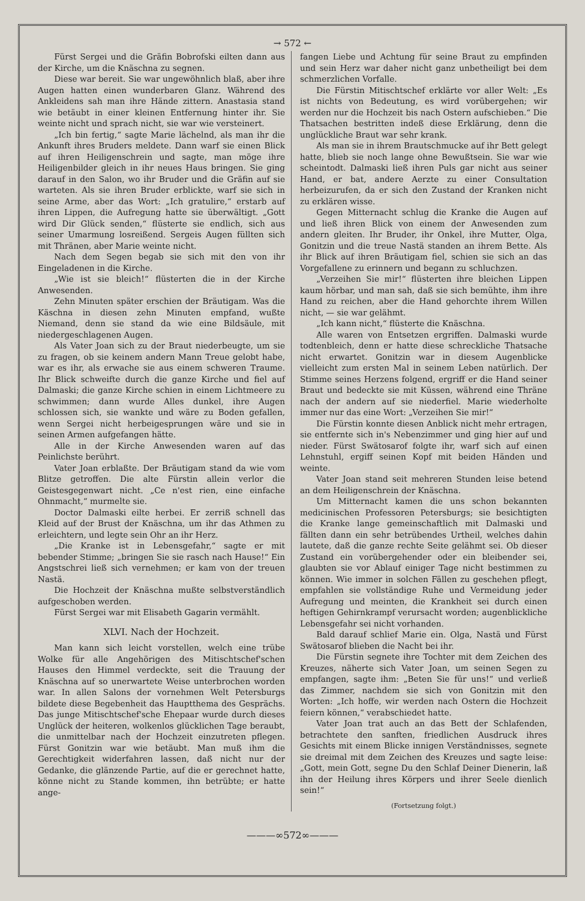→ 572 ←
Fürst Sergei und die Gräfin Bobrofski eilten dann aus der Kirche, um die Knäschna zu segnen.
Diese war bereit. Sie war ungewöhnlich blaß, aber ihre Augen hatten einen wunderbaren Glanz. Während des Ankleidens sah man ihre Hände zittern. Anastasia stand wie betäubt in einer kleinen Entfernung hinter ihr. Sie weinte nicht und sprach nicht, sie war wie versteinert.
„Ich bin fertig,“ sagte Marie lächelnd, als man ihr die Ankunft ihres Bruders meldete. Dann warf sie einen Blick auf ihren Heiligenschrein und sagte, man möge ihre Heiligenbilder gleich in ihr neues Haus bringen. Sie ging darauf in den Salon, wo ihr Bruder und die Gräfin auf sie warteten. Als sie ihren Bruder erblickte, warf sie sich in seine Arme, aber das Wort: „Ich gratulire,“ erstarb auf ihren Lippen, die Aufregung hatte sie überwältigt. „Gott wird Dir Glück senden,“ flüsterte sie endlich, sich aus seiner Umarmung losreißend. Sergeis Augen füllten sich mit Thränen, aber Marie weinte nicht.
Nach dem Segen begab sie sich mit den von ihr Eingeladenen in die Kirche.
„Wie ist sie bleich!“ flüsterten die in der Kirche Anwesenden.
Zehn Minuten später erschien der Bräutigam. Was die Käschna in diesen zehn Minuten empfand, wußte Niemand, denn sie stand da wie eine Bildsäule, mit niedergeschlagenen Augen.
Als Vater Joan sich zu der Braut niederbeugte, um sie zu fragen, ob sie keinem andern Mann Treue gelobt habe, war es ihr, als erwache sie aus einem schweren Traume. Ihr Blick schweifte durch die ganze Kirche und fiel auf Dalmaski; die ganze Kirche schien in einem Lichtmeere zu schwimmen; dann wurde Alles dunkel, ihre Augen schlossen sich, sie wankte und wäre zu Boden gefallen, wenn Sergei nicht herbeigesprungen wäre und sie in seinen Armen aufgefangen hätte.
Alle in der Kirche Anwesenden waren auf das Peinlichste berührt.
Vater Joan erblaßte. Der Bräutigam stand da wie vom Blitze getroffen. Die alte Fürstin allein verlor die Geistesgegenwart nicht. „Ce n'est rien, eine einfache Ohnmacht,“ murmelte sie.
Doctor Dalmaski eilte herbei. Er zerriß schnell das Kleid auf der Brust der Knäschna, um ihr das Athmen zu erleichtern, und legte sein Ohr an ihr Herz.
„Die Kranke ist in Lebensgefahr,“ sagte er mit bebender Stimme; „bringen Sie sie rasch nach Hause!“ Ein Angstschrei ließ sich vernehmen; er kam von der treuen Nastä.
Die Hochzeit der Knäschna mußte selbstverständlich aufgeschoben werden.
Fürst Sergei war mit Elisabeth Gagarin vermählt.
XLVI. Nach der Hochzeit.
Man kann sich leicht vorstellen, welch eine trübe Wolke für alle Angehörigen des Mitischtschef'schen Hauses den Himmel verdeckte, seit die Trauung der Knäschna auf so unerwartete Weise unterbrochen worden war. In allen Salons der vornehmen Welt Petersburgs bildete diese Begebenheit das Hauptthema des Gesprächs. Das junge Mitischtschef'sche Ehepaar wurde durch dieses Unglück der heiteren, wolkenlos glücklichen Tage beraubt, die unmittelbar nach der Hochzeit einzutreten pflegen. Fürst Gonitzin war wie betäubt. Man muß ihm die Gerechtigkeit widerfahren lassen, daß nicht nur der Gedanke, die glänzende Partie, auf die er gerechnet hatte, könne nicht zu Stande kommen, ihn betrübte; er hatte ange-
fangen Liebe und Achtung für seine Braut zu empfinden und sein Herz war daher nicht ganz unbetheiligt bei dem schmerzlichen Vorfalle.
Die Fürstin Mitischtschef erklärte vor aller Welt: „Es ist nichts von Bedeutung, es wird vorübergehen; wir werden nur die Hochzeit bis nach Ostern aufschieben.“ Die Thatsachen bestritten indeß diese Erklärung, denn die unglückliche Braut war sehr krank.
Als man sie in ihrem Brautschmucke auf ihr Bett gelegt hatte, blieb sie noch lange ohne Bewußtsein. Sie war wie scheintodt. Dalmaski ließ ihren Puls gar nicht aus seiner Hand, er bat, andere Aerzte zu einer Consultation herbeizurufen, da er sich den Zustand der Kranken nicht zu erklären wisse.
Gegen Mitternacht schlug die Kranke die Augen auf und ließ ihren Blick von einem der Anwesenden zum andern gleiten. Ihr Bruder, ihr Onkel, ihre Mutter, Olga, Gonitzin und die treue Nastä standen an ihrem Bette. Als ihr Blick auf ihren Bräutigam fiel, schien sie sich an das Vorgefallene zu erinnern und begann zu schluchzen.
„Verzeihen Sie mir!“ flüsterten ihre bleichen Lippen kaum hörbar, und man sah, daß sie sich bemühte, ihm ihre Hand zu reichen, aber die Hand gehorchte ihrem Willen nicht, — sie war gelähmt.
„Ich kann nicht,“ flüsterte die Knäschna.
Alle waren von Entsetzen ergriffen. Dalmaski wurde todtenbleich, denn er hatte diese schreckliche Thatsache nicht erwartet. Gonitzin war in diesem Augenblicke vielleicht zum ersten Mal in seinem Leben natürlich. Der Stimme seines Herzens folgend, ergriff er die Hand seiner Braut und bedeckte sie mit Küssen, während eine Thräne nach der andern auf sie niederfiel. Marie wiederholte immer nur das eine Wort: „Verzeihen Sie mir!“
Die Fürstin konnte diesen Anblick nicht mehr ertragen, sie entfernte sich in's Nebenzimmer und ging hier auf und nieder. Fürst Swätosarof folgte ihr, warf sich auf einen Lehnstuhl, ergiff seinen Kopf mit beiden Händen und weinte.
Vater Joan stand seit mehreren Stunden leise betend an dem Heiligenschrein der Knäschna.
Um Mitternacht kamen die uns schon bekannten medicinischen Professoren Petersburgs; sie besichtigten die Kranke lange gemeinschaftlich mit Dalmaski und fällten dann ein sehr betrübendes Urtheil, welches dahin lautete, daß die ganze rechte Seite gelähmt sei. Ob dieser Zustand ein vorübergehender oder ein bleibender sei, glaubten sie vor Ablauf einiger Tage nicht bestimmen zu können. Wie immer in solchen Fällen zu geschehen pflegt, empfahlen sie vollständige Ruhe und Vermeidung jeder Aufregung und meinten, die Krankheit sei durch einen heftigen Gehirnkrampf verursacht worden; augenblickliche Lebensgefahr sei nicht vorhanden.
Bald darauf schlief Marie ein. Olga, Nastä und Fürst Swätosarof blieben die Nacht bei ihr.
Die Fürstin segnete ihre Tochter mit dem Zeichen des Kreuzes, näherte sich Vater Joan, um seinen Segen zu empfangen, sagte ihm: „Beten Sie für uns!“ und verließ das Zimmer, nachdem sie sich von Gonitzin mit den Worten: „Ich hoffe, wir werden nach Ostern die Hochzeit feiern können,“ verabschiedet hatte.
Vater Joan trat auch an das Bett der Schlafenden, betrachtete den sanften, friedlichen Ausdruck ihres Gesichts mit einem Blicke innigen Verständnisses, segnete sie dreimal mit dem Zeichen des Kreuzes und sagte leise: „Gott, mein Gott, segne Du den Schlaf Deiner Dienerin, laß ihn der Heilung ihres Körpers und ihrer Seele dienlich sein!“
(Fortsetzung folgt.)
———∞572∞———